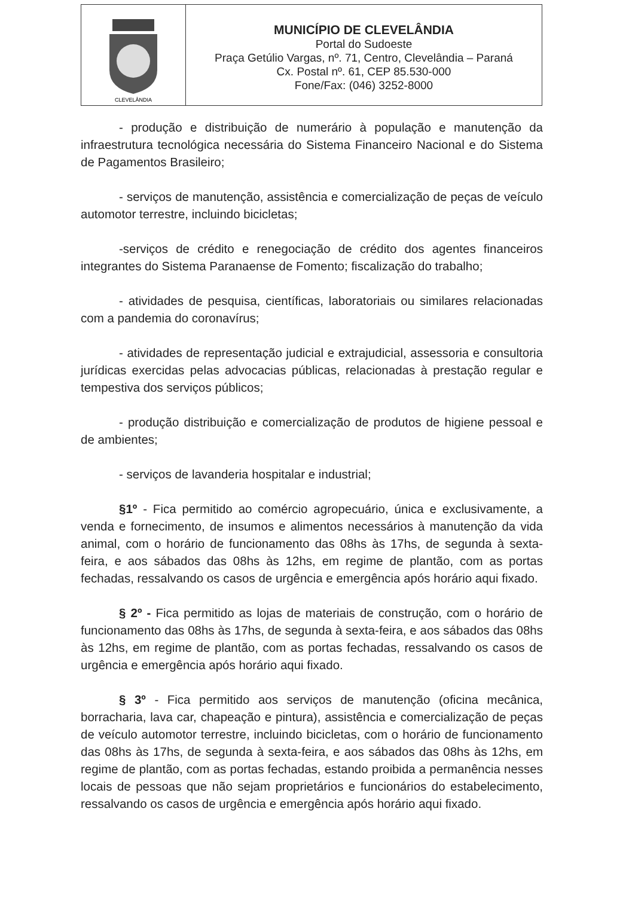CLEVELÂNDIA
MUNICÍPIO DE CLEVELÂNDIA
Portal do Sudoeste
Praça Getúlio Vargas, nº. 71, Centro, Clevelândia – Paraná
Cx. Postal nº. 61, CEP 85.530-000
Fone/Fax: (046) 3252-8000
- produção e distribuição de numerário à população e manutenção da infraestrutura tecnológica necessária do Sistema Financeiro Nacional e do Sistema de Pagamentos Brasileiro;
- serviços de manutenção, assistência e comercialização de peças de veículo automotor terrestre, incluindo bicicletas;
-serviços de crédito e renegociação de crédito dos agentes financeiros integrantes do Sistema Paranaense de Fomento; fiscalização do trabalho;
- atividades de pesquisa, científicas, laboratoriais ou similares relacionadas com a pandemia do coronavírus;
- atividades de representação judicial e extrajudicial, assessoria e consultoria jurídicas exercidas pelas advocacias públicas, relacionadas à prestação regular e tempestiva dos serviços públicos;
- produção distribuição e comercialização de produtos de higiene pessoal e de ambientes;
- serviços de lavanderia hospitalar e industrial;
§1º - Fica permitido ao comércio agropecuário, única e exclusivamente, a venda e fornecimento, de insumos e alimentos necessários à manutenção da vida animal, com o horário de funcionamento das 08hs às 17hs, de segunda à sexta-feira, e aos sábados das 08hs às 12hs, em regime de plantão, com as portas fechadas, ressalvando os casos de urgência e emergência após horário aqui fixado.
§ 2º - Fica permitido as lojas de materiais de construção, com o horário de funcionamento das 08hs às 17hs, de segunda à sexta-feira, e aos sábados das 08hs às 12hs, em regime de plantão, com as portas fechadas, ressalvando os casos de urgência e emergência após horário aqui fixado.
§ 3º - Fica permitido aos serviços de manutenção (oficina mecânica, borracharia, lava car, chapeação e pintura), assistência e comercialização de peças de veículo automotor terrestre, incluindo bicicletas, com o horário de funcionamento das 08hs às 17hs, de segunda à sexta-feira, e aos sábados das 08hs às 12hs, em regime de plantão, com as portas fechadas, estando proibida a permanência nesses locais de pessoas que não sejam proprietários e funcionários do estabelecimento, ressalvando os casos de urgência e emergência após horário aqui fixado.